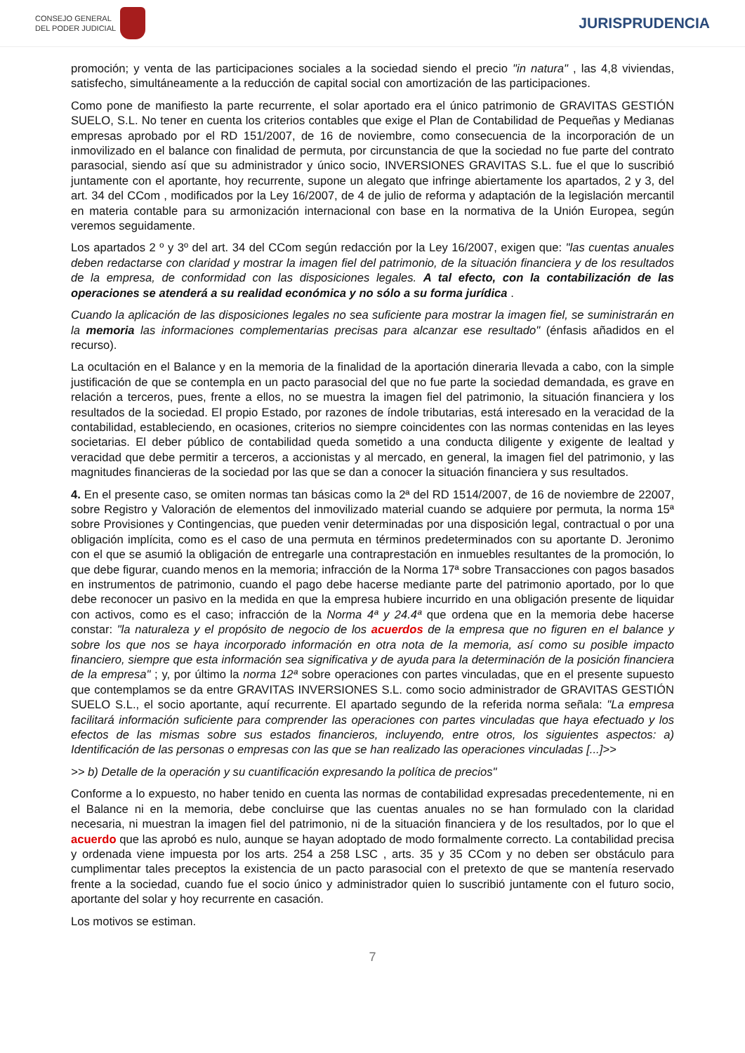CONSEJO GENERAL
DEL PODER JUDICIAL
JURISPRUDENCIA
promoción; y venta de las participaciones sociales a la sociedad siendo el precio "in natura" , las 4,8 viviendas, satisfecho, simultáneamente a la reducción de capital social con amortización de las participaciones.
Como pone de manifiesto la parte recurrente, el solar aportado era el único patrimonio de GRAVITAS GESTIÓN SUELO, S.L. No tener en cuenta los criterios contables que exige el Plan de Contabilidad de Pequeñas y Medianas empresas aprobado por el RD 151/2007, de 16 de noviembre, como consecuencia de la incorporación de un inmovilizado en el balance con finalidad de permuta, por circunstancia de que la sociedad no fue parte del contrato parasocial, siendo así que su administrador y único socio, INVERSIONES GRAVITAS S.L. fue el que lo suscribió juntamente con el aportante, hoy recurrente, supone un alegato que infringe abiertamente los apartados, 2 y 3, del art. 34 del CCom , modificados por la Ley 16/2007, de 4 de julio de reforma y adaptación de la legislación mercantil en materia contable para su armonización internacional con base en la normativa de la Unión Europea, según veremos seguidamente.
Los apartados 2 º y 3º del art. 34 del CCom según redacción por la Ley 16/2007, exigen que: "las cuentas anuales deben redactarse con claridad y mostrar la imagen fiel del patrimonio, de la situación financiera y de los resultados de la empresa, de conformidad con las disposiciones legales. A tal efecto, con la contabilización de las operaciones se atenderá a su realidad económica y no sólo a su forma jurídica .
Cuando la aplicación de las disposiciones legales no sea suficiente para mostrar la imagen fiel, se suministrarán en la memoria las informaciones complementarias precisas para alcanzar ese resultado" (énfasis añadidos en el recurso).
La ocultación en el Balance y en la memoria de la finalidad de la aportación dineraria llevada a cabo, con la simple justificación de que se contempla en un pacto parasocial del que no fue parte la sociedad demandada, es grave en relación a terceros, pues, frente a ellos, no se muestra la imagen fiel del patrimonio, la situación financiera y los resultados de la sociedad. El propio Estado, por razones de índole tributarias, está interesado en la veracidad de la contabilidad, estableciendo, en ocasiones, criterios no siempre coincidentes con las normas contenidas en las leyes societarias. El deber público de contabilidad queda sometido a una conducta diligente y exigente de lealtad y veracidad que debe permitir a terceros, a accionistas y al mercado, en general, la imagen fiel del patrimonio, y las magnitudes financieras de la sociedad por las que se dan a conocer la situación financiera y sus resultados.
4. En el presente caso, se omiten normas tan básicas como la 2ª del RD 1514/2007, de 16 de noviembre de 22007, sobre Registro y Valoración de elementos del inmovilizado material cuando se adquiere por permuta, la norma 15ª sobre Provisiones y Contingencias, que pueden venir determinadas por una disposición legal, contractual o por una obligación implícita, como es el caso de una permuta en términos predeterminados con su aportante D. Jeronimo con el que se asumió la obligación de entregarle una contraprestación en inmuebles resultantes de la promoción, lo que debe figurar, cuando menos en la memoria; infracción de la Norma 17ª sobre Transacciones con pagos basados en instrumentos de patrimonio, cuando el pago debe hacerse mediante parte del patrimonio aportado, por lo que debe reconocer un pasivo en la medida en que la empresa hubiere incurrido en una obligación presente de liquidar con activos, como es el caso; infracción de la Norma 4ª y 24.4ª que ordena que en la memoria debe hacerse constar: "la naturaleza y el propósito de negocio de los acuerdos de la empresa que no figuren en el balance y sobre los que nos se haya incorporado información en otra nota de la memoria, así como su posible impacto financiero, siempre que esta información sea significativa y de ayuda para la determinación de la posición financiera de la empresa" ; y, por último la norma 12ª sobre operaciones con partes vinculadas, que en el presente supuesto que contemplamos se da entre GRAVITAS INVERSIONES S.L. como socio administrador de GRAVITAS GESTIÓN SUELO S.L., el socio aportante, aquí recurrente. El apartado segundo de la referida norma señala: "La empresa facilitará información suficiente para comprender las operaciones con partes vinculadas que haya efectuado y los efectos de las mismas sobre sus estados financieros, incluyendo, entre otros, los siguientes aspectos: a) Identificación de las personas o empresas con las que se han realizado las operaciones vinculadas [...]>>
>> b) Detalle de la operación y su cuantificación expresando la política de precios"
Conforme a lo expuesto, no haber tenido en cuenta las normas de contabilidad expresadas precedentemente, ni en el Balance ni en la memoria, debe concluirse que las cuentas anuales no se han formulado con la claridad necesaria, ni muestran la imagen fiel del patrimonio, ni de la situación financiera y de los resultados, por lo que el acuerdo que las aprobó es nulo, aunque se hayan adoptado de modo formalmente correcto. La contabilidad precisa y ordenada viene impuesta por los arts. 254 a 258 LSC , arts. 35 y 35 CCom y no deben ser obstáculo para cumplimentar tales preceptos la existencia de un pacto parasocial con el pretexto de que se mantenía reservado frente a la sociedad, cuando fue el socio único y administrador quien lo suscribió juntamente con el futuro socio, aportante del solar y hoy recurrente en casación.
Los motivos se estiman.
7